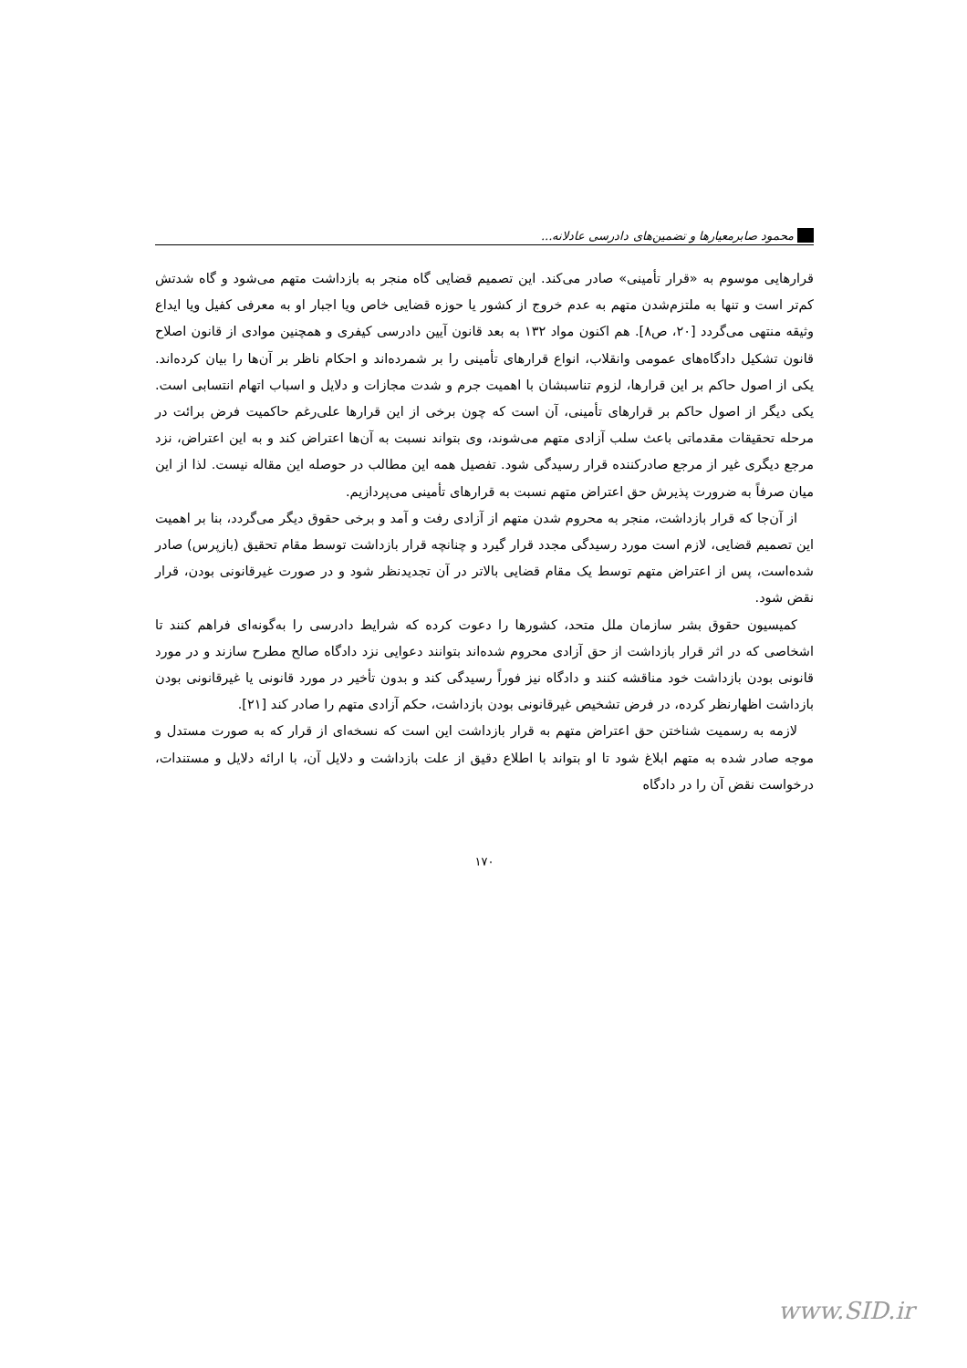محمود صابر معیارها و تضمین‌های دادرسی عادلانه...
قرارهایی موسوم به «قرار تأمینی» صادر می‌کند. این تصمیم قضایی گاه منجر به بازداشت متهم می‌شود و گاه شدتش کم‌تر است و تنها به ملتزم‌شدن متهم به عدم خروج از کشور یا حوزه قضایی خاص ویا اجبار او به معرفی کفیل ویا ایداع وثیقه منتهی می‌گردد [۲۰، ص۸]. هم اکنون مواد ۱۳۲ به بعد قانون آیین دادرسی کیفری و همچنین موادی از قانون اصلاح قانون تشکیل دادگاه‌های عمومی وانقلاب، انواع قرارهای تأمینی را بر شمرده‌اند و احکام ناظر بر آن‌ها را بیان کرده‌اند. یکی از اصول حاکم بر این قرارها، لزوم تناسبشان با اهمیت جرم و شدت مجازات و دلایل و اسباب اتهام انتسابی است. یکی دیگر از اصول حاکم بر قرارهای تأمینی، آن است که چون برخی از این قرارها علی‌رغم حاکمیت فرض برائت در مرحله تحقیقات مقدماتی باعث سلب آزادی متهم می‌شوند، وی بتواند نسبت به آن‌ها اعتراض کند و به این اعتراض، نزد مرجع دیگری غیر از مرجع صادرکننده قرار رسیدگی شود. تفصیل همه این مطالب در حوصله این مقاله نیست. لذا از این میان صرفاً به ضرورت پذیرش حق اعتراض متهم نسبت به قرارهای تأمینی می‌پردازیم.
از آن‌جا که قرار بازداشت، منجر به محروم شدن متهم از آزادی رفت و آمد و برخی حقوق دیگر می‌گردد، بنا بر اهمیت این تصمیم قضایی، لازم است مورد رسیدگی مجدد قرار گیرد و چنانچه قرار بازداشت توسط مقام تحقیق (بازپرس) صادر شده‌است، پس از اعتراض متهم توسط یک مقام قضایی بالاتر در آن تجدیدنظر شود و در صورت غیرقانونی بودن، قرار نقض شود.
کمیسیون حقوق بشر سازمان ملل متحد، کشورها را دعوت کرده که شرایط دادرسی را به‌گونه‌ای فراهم کنند تا اشخاصی که در اثر قرار بازداشت از حق آزادی محروم شده‌اند بتوانند دعوایی نزد دادگاه صالح مطرح سازند و در مورد قانونی بودن بازداشت خود مناقشه کنند و دادگاه نیز فوراً رسیدگی کند و بدون تأخیر در مورد قانونی یا غیرقانونی بودن بازداشت اظهارنظر کرده، در فرض تشخیص غیرقانونی بودن بازداشت، حکم آزادی متهم را صادر کند [۲۱].
لازمه به رسمیت شناختن حق اعتراض متهم به قرار بازداشت این است که نسخه‌ای از قرار که به صورت مستدل و موجه صادر شده به متهم ابلاغ شود تا او بتواند با اطلاع دقیق از علت بازداشت و دلایل آن، با ارائه دلایل و مستندات، درخواست نقض آن را در دادگاه
۱۷۰
www.SID.ir